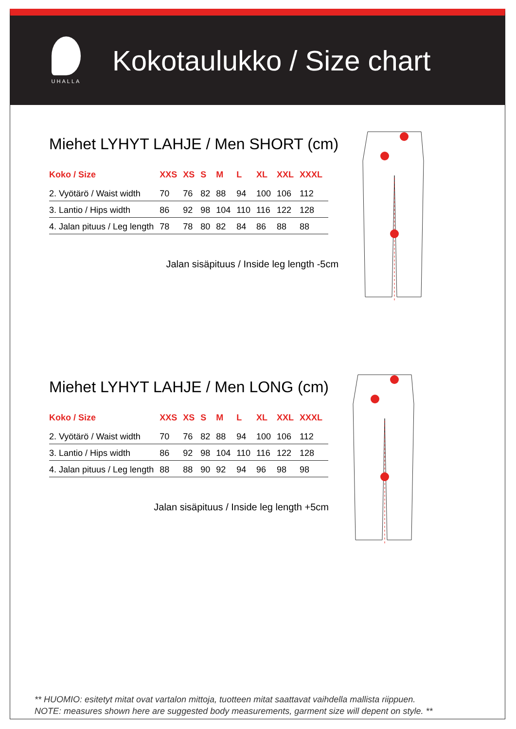UHALLA
Kokotaulukko / Size chart
Miehet LYHYT LAHJE / Men SHORT (cm)
| Koko / Size | XXS | XS | S | M | L | XL | XXL | XXXL |
| --- | --- | --- | --- | --- | --- | --- | --- | --- |
| 2. Vyötärö / Waist width | 70 | 76 | 82 | 88 | 94 | 100 | 106 | 112 |
| 3. Lantio / Hips width | 86 | 92 | 98 | 104 | 110 | 116 | 122 | 128 |
| 4. Jalan pituus / Leg length | 78 | 78 | 80 | 82 | 84 | 86 | 88 | 88 |
Jalan sisäpituus / Inside leg length -5cm
Miehet LYHYT LAHJE / Men LONG (cm)
| Koko / Size | XXS | XS | S | M | L | XL | XXL | XXXL |
| --- | --- | --- | --- | --- | --- | --- | --- | --- |
| 2. Vyötärö / Waist width | 70 | 76 | 82 | 88 | 94 | 100 | 106 | 112 |
| 3. Lantio / Hips width | 86 | 92 | 98 | 104 | 110 | 116 | 122 | 128 |
| 4. Jalan pituus / Leg length | 88 | 88 | 90 | 92 | 94 | 96 | 98 | 98 |
Jalan sisäpituus / Inside leg length +5cm
** HUOMIO: esitetyt mitat ovat vartalon mittoja, tuotteen mitat saattavat vaihdella mallista riippuen.
NOTE: measures shown here are suggested body measurements, garment size will depent on style. **